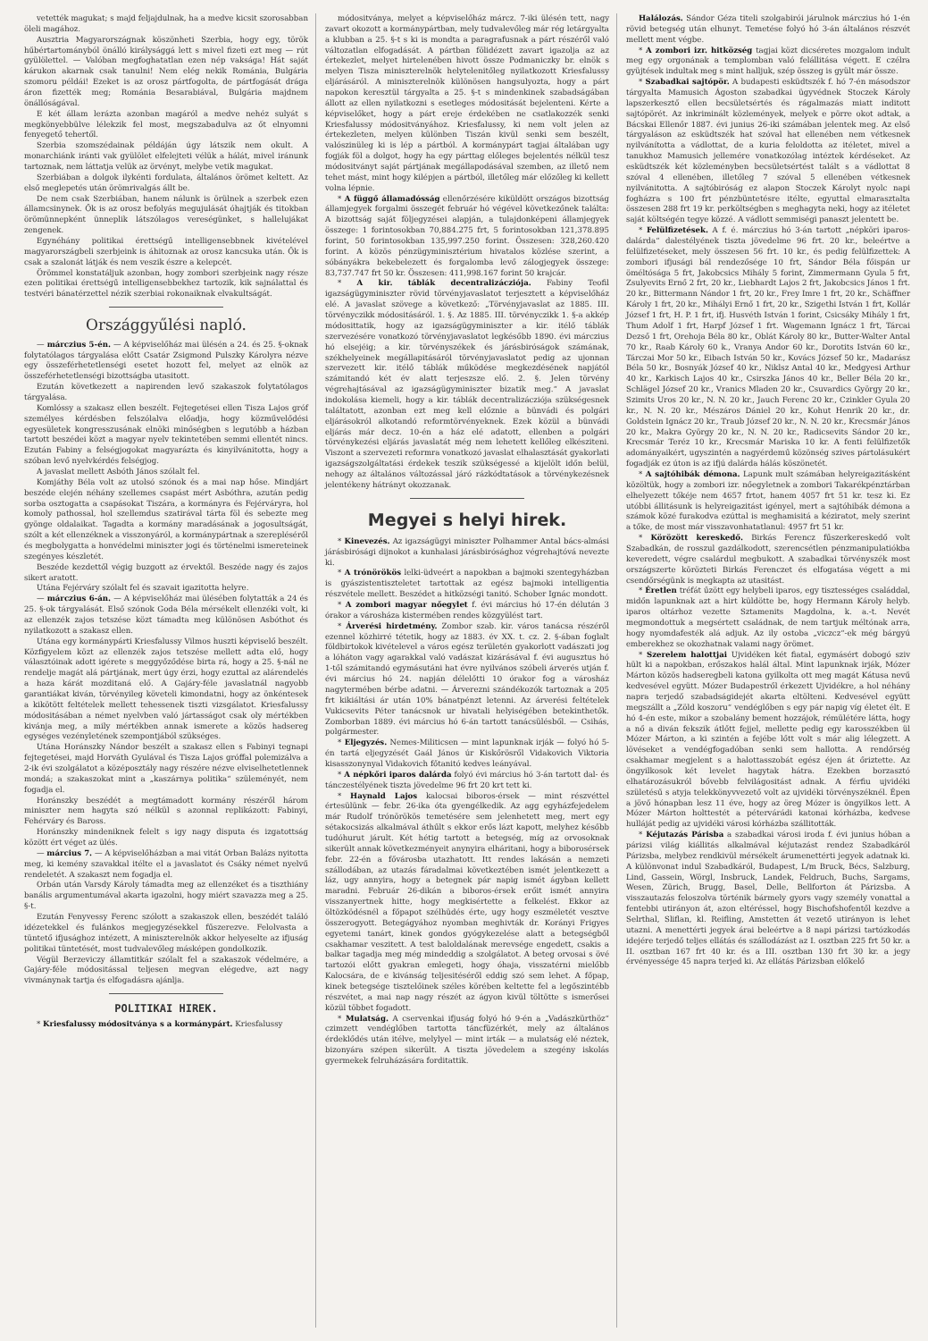vetették magukat; s majd feljajdulnak, ha a medve kicsit szorosabban öleli magához.
Ausztria Magyarországnak köszönheti Szerbia, hogy egy, török hűbértartományból önálló királysággá lett s mivel fizeti ezt meg — rút gyülölettel. — Valóban megfoghatatlan ezen nép vaksága! Hát saját kárukon akarnak csak tanulni! Nem elég nekik Románia, Bulgária szomoru példái! Ezeket is az orosz pártfogolta, de pártfogását drága áron fizették meg; Románia Besarabiával, Bulgária majdnem önállóságával.
E két állam lerázta azonban magáról a medve nehéz sulyát s megkönyebbülve lélekzik fel most, megszabadulva az őt elnyomni fenyegető tehertől.
Szerbia szomszédainak példáján úgy látszik nem okult. A monarchiánk iránti vak gyülölet elfelejteti vélük a hálát, mivel iránunk tartoznak, nem láttatja velük az örvényt, melybe vetik magukat.
Szerbiában a dolgok ilykénti fordulata, általános örömet keltett. Az első meglepetés után örömrivalgás állt be.
De nem csak Szerbiában, hanem nálunk is örülnek a szerbek ezen államcsinynek. Ők is az orosz befolyás megujulását óhajtják és titokban örömünnepként ünneplik látszólagos vereségünket, s hallelujákat zengenek.
Egynéhány politikai érettségű intelligensebbnek kivételével magyarországbeli szerbjeink is áhitoznak az orosz kancsuka után. Ők is csak a szalonát látják és nem veszik észre a kelepcét.
Örömmel konstatáljuk azonban, hogy zombori szerbjeink nagy része ezen politikai érettségű intelligensebbekhez tartozik, kik sajnálattal és testvéri bánatérzettel nézik szerbiai rokonaiknak elvakultságát.
Országgyűlési napló.
— márczius 5-én. — A képviselőház mai ülésén a 24. és 25. §-oknak folytatólagos tárgyalása előtt Csatár Zsigmond Pulszky Károlyra nézve egy összeférhetetlenségi esetet hozott fel, melyet az elnök az összeférhetetlenségi bizottságba utasitott.
Ezután következett a napirenden levő szakaszok folytatólagos tárgyalása.
Komlóssy a szakasz ellen beszélt. Fejtegetései ellen Tisza Lajos gróf személyes kérdésben felszólalva előadja, hogy közművelődési egyesületek kongresszusának elnöki minőségben s legutóbb a házban tartott beszédei közt a magyar nyelv tekintetében semmi ellentét nincs. Ezután Fabiny a felségjogokat magyarázta és kinyilvánitotta, hogy a szóban levő nyelvkérdés felségjog.
A javaslat mellett Asbóth János szólalt fel.
Komjáthy Béla volt az utolsó szónok és a mai nap hőse. Mindjárt beszéde elején néhány szellemes csapást mért Asbóthra, azután pedig sorba osztogatta a csapásokat Tiszára, a kormányra és Fejérváryra, hol komoly pathossal, hol szellemdus szatirával tárta föl és sebezte meg gyönge oldalaikat. Tagadta a kormány maradásának a jogosultságát, szólt a két ellenzéknek a visszonyáról, a kormánypártnak a szerepléséről és megbolygatta a honvédelmi miniszter jogi és történelmi ismereteinek szegényes készletét.
Beszéde kezdettől végig buzgott az érvektől. Beszéde nagy és zajos sikert aratott.
Utána Fejérváry szólalt fel és szavait igazitotta helyre.
— márczius 6-án. — A képviselőház mai ülésében folytatták a 24 és 25. §-ok tárgyalását. Első szónok Goda Béla mérsékelt ellenzéki volt, ki az ellenzék zajos tetszése közt támadta meg különösen Asbóthot és nyilatkozott a szakasz ellen.
Utána egy kormánypárti Kriesfalussy Vilmos huszti képviselő beszélt. Közfigyelem közt az ellenzék zajos tetszése mellett adta elő, hogy választóinak adott igérete s meggyőződése birta rá, hogy a 25. §-nál ne rendelje magát alá pártjának, mert úgy érzi, hogy ezuttal az alárendelés a haza kárát mozditaná elő. A Gajáry-féle javaslatnál nagyobb garantiákat kiván, törvényileg követeli kimondatni, hogy az önkéntesek a kikötött feltételek mellett tehessenek tiszti vizsgálatot. Kriesfalussy módositásában a német nyelvben való jártasságot csak oly mértékben kivánja meg, a mily mértékben annak ismerete a közös hadsereg egységes vezényletének szempontjából szükséges.
Utána Horánszky Nándor beszélt a szakasz ellen s Fabinyi tegnapi fejtegetései, majd Horváth Gyulával és Tisza Lajos gróffal polemizálva a 2-ik évi szolgálatot a középosztály nagy részére nézve elviselhetetlennek mondá; a szakaszokat mint a „kaszárnya politika“ szüleményét, nem fogadja el.
Horánszky beszédét a megtámadott kormány részéről három miniszter nem hagyta szó nélkül s azonnal replikázott: Fabinyi, Fehérváry és Baross.
Horánszky mindeniknek felelt s igy nagy disputa és izgatottság között ért véget az ülés.
— március 7. — A képviselőházban a mai vitát Orban Balázs nyitotta meg, ki kemény szavakkal itélte el a javaslatot és Csáky német nyelvű rendeletét. A szakaszt nem fogadja el.
Orbán után Varsdy Károly támadta meg az ellenzéket és a tiszthiány banális argumentumával akarta igazolni, hogy miért szavazza meg a 25. §-t.
Ezután Fenyvessy Ferenc szólott a szakaszok ellen, beszédét találó idézetekkel és fulánkos megjegyzésekkel fűszerezve. Felolvasta a tüntető ifjusághoz intézett, A miniszterelnök akkor helyeselte az ifjuság politikai tüntetését, most tudvalevőleg másképen gondolkozik.
Végül Berzeviczy államtitkár szólalt fel a szakaszok védelmére, a Gajáry-féle módositással teljesen megvan elégedve, azt nagy vivmánynak tartja és elfogadásra ajánlja.
POLITIKAI HIREK.
* Kriesfalussy módositványa s a kormánypárt. Kriesfalussy
módositványa, melyet a képviselőház márcz. 7-iki ülésén tett, nagy zavart okozott a kormánypártban, mely tudvalevőleg már rég letárgyalta a klubban a 25. §-t s ki is mondta a paragrafusnak a párt részéről való változatlan elfogadását. A pártban fölidézett zavart igazolja az az értekezlet, melyet hirtelenében hivott össze Podmaniczky br. elnök s melyen Tisza miniszterelnök helytelenitőleg nyilatkozott Kriesfalussy eljárásáról. A miniszterelnök különösen hangsulyozta, hogy a párt napokon keresztül tárgyalta a 25. §-t s mindenkinek szabadságában állott az ellen nyilatkozni s esetleges módositását bejelenteni. Kérte a képviselőket, hogy a párt ereje érdekében ne csatlakozzék senki Kriesfalussy módositványához. Kriesfalussy, ki nem volt jelen az értekezleten, melyen különben Tiszán kivül senki sem beszélt, valószinüleg ki is lép a pártból. A kormánypárt tagjai általában ugy fogják föl a dolgot, hogy ha egy párttag előleges bejelentés nélkül tesz módositványt saját pártjának megállapodásával szemben, az illető nem tehet mást, mint hogy kilépjen a pártból, illetőleg már előzőleg ki kellett volna lépnie.
* A függő államadósság ellenőrzésére kiküldött országos bizottság államjegyek forgalmi összegét február hó végével következőnek találta: A bizottság saját följegyzései alapján, a tulajdonképeni államjegyek összege: 1 forintosokban 70,884.275 frt, 5 forintosokban 121,378.895 forint, 50 forintosokban 135,997.250 forint. Összesen: 328,260.420 forint. A közös pénzügyminisztérium hivatalos közlése szerint, a sóbányákra bekebelezett és forgalomba levő zálogjegyek összege: 83,737.747 frt 50 kr. Összesen: 411,998.167 forint 50 krajcár.
* A kir. táblák decentralizácziója. Fabiny Teofil igazságügyminiszter rövid törvényjavaslatot terjesztett a képviselőház elé. A javaslat szövege a következő: „Törvényjavaslat az 1885. III. törvényczikk módositásáról. 1. §. Az 1885. III. törvényczikk 1. §-a akkép módosittatik, hogy az igazságügyminiszter a kir. itélő táblák szervezésére vonatkozó törvényjavaslatot legkésőbb 1890. évi márczius hó elsejéig; a kir. törvényszékek és járásbiróságok számának, székhelyeinek megállapitásáról törvényjavaslatot pedig az ujonnan szervezett kir. itélő táblák működése megkezdésének napjától számitandó két év alatt terjeszsze elő. 2. §. Jelen törvény végrehajtásával az igazságügyminiszter bizatik meg.“ A javaslat indokolása kiemeli, hogy a kir. táblák decentralizácziója szükségesnek találtatott, azonban ezt meg kell előznie a bünvádi és polgári eljárásokról alkotandó reformtörvényeknek. Ezek közül a bünvádi eljárás már decz. 10-én a ház elé adatott, ellenben a polgári törvénykezési eljárás javaslatát még nem lehetett kellőleg elkésziteni. Viszont a szervezeti reformra vonatkozó javaslat elhalasztását gyakorlati igazságszolgáltatási érdekek teszik szükségessé a kijelölt időn belül, nehogy az általános változással járó rázkódtatások a törvénykezésnek jelentékeny hátrányt okozzanak.
Megyei s helyi hirek.
* Kinevezés. Az igazságügyi miniszter Polhammer Antal bács-almási járásbirósági dijnokot a kunhalasi járásbirósághoz végrehajtóvá nevezte ki.
* A trónörökös lelki-üdveért a napokban a bajmoki szentegyházban is gyászistentiszteletet tartottak az egész bajmoki intelligentia részvétele mellett. Beszédet a hitközségi tanitó. Schober Ignác mondott.
* A zombori magyar nőegylet f. évi március hó 17-én délután 3 órakor a városháza kistermében rendes közgyülést tart.
* Árverési hirdetmény. Zombor szab. kir. város tanácsa részéről ezennel közhirré tétetik, hogy az 1883. év XX. t. cz. 2. §-ában foglalt földbirtokok kivételevel a város egész területén gyakorlott vadászati jog a lóháton vagy agarakkal való vadászat kizárásával f. évi augusztus hó 1-től számitandó egymásutáni hat évre nyilvános szóbeli árverés utján f. évi március hó 24. napján délelőtti 10 órakor fog a városház nagytermében bérbe adatni. — Árverezni szándékozók tartoznak a 205 frt kikiáltási ár után 10% bánatpénzt letenni. Az árverési feltételek Vukicsevits Péter tanácsnok ur hivatali helyiségében betekinthetők. Zomborban 1889. évi március hó 6-án tartott tanácsülésből. — Csihás, polgármester.
* Eljegyzés. Nemes-Militicsen — mint lapunknak irják — folyó hó 5-én tartá eljegyzését Gaál János úr Kiskőrösről Vidakovich Viktoria kisasszonynyal Vidakovich főtanitó kedves leányával.
* A népkőri iparos dalárda folyó évi március hó 3-án tartott dal- és tánczestélyének tiszta jövedelme 96 frt 20 krt tett ki.
* Haynald Lajos kalocsai biboros-érsek — mint részvéttel értesülünk — febr. 26-ika óta gyengélkedik. Az agg egyházfejedelem már Rudolf trónörökös temetésére sem jelenhetett meg, mert egy sétakocsizás alkalmával áthűlt s ekkor erős lázt kapott, melyhez később tudóhurut járult. Két hétig tartott a betegség, míg az orvosoknak sikerült annak következményeit anynyira elháritani, hogy a biborosérsek febr. 22-én a fővárosba utazhatott. Itt rendes lakásán a nemzeti szállodában, az utazás fáradalmai következtében ismét jelentkezett a láz, ugy annyira, hogy a betegnek pár napig ismét ágyban kellett maradni. Február 26-dikán a biboros-érsek erőit ismét annyira visszanyertnek hitte, hogy megkisértette a felkelést. Ekkor az öltözködésnél a főpapot szélhüdés érte, ugy hogy eszméletét vesztve összerogyott. Betegágyához nyomban meghivták dr. Korányi Frigyes egyetemi tanárt, kinek gondos gyógykezelése alatt a betegségből csakhamar veszitett. A test baloldalának merevsége engedett, csakis a balkar tagadja meg még mindeddig a szolgálatot. A beteg orvosai s övé tartozói előtt gyakran emlegeti, hogy óhaja, visszatérni mielőbb Kalocsára, de e kivánság teljesitéséről eddig szó sem lehet. A főpap, kinek betegsége tisztelőinek széles körében keltette fel a legőszintébb részvétet, a mai nap nagy részét az ágyon kivül töltötte s ismerősei közül többet fogadott.
* Mulatság. A cservenkai ifjuság folyó hó 9-én a „Vadászkürthöz“ czimzett vendéglőben tartotta táncfüzérkét, mely az általános érdeklődés után itélve, melylyel — mint irták — a mulatság elé néztek, bizonyára szépen sikerült. A tiszta jövedelem a szegény iskolás gyermekek felruházására forditattik.
Halálozás. Sándor Géza titeli szolgabirói járulnok márczius hó 1-én rövid betegség után elhunyt. Temetése folyó hó 3-án általános részvét mellett ment végbe.
* A zombori izr. hitközség tagjai közt dicséretes mozgalom indult meg egy orgonának a templomban való felállitása végett. E czélra gyüjtések indultak meg s mint halljuk, szép összeg is gyült már össze.
* Szabadkai sajtópör. A budapesti esküdtszék f. hó 7-én másodszor tárgyalta Mamusich Ágoston szabadkai ügyvédnek Stoczek Károly lapszerkesztő ellen becsületsértés és rágalmazás miatt inditott sajtópörét. Az inkriminált közlemények, melyek e pörre okot adtak, a Bácskai Ellenőr 1887. évi junius 26-iki számában jelentek meg. Az első tárgyaláson az esküdtszék hat szóval hat ellenében nem vétkesnek nyilvánította a vádlottat, de a kuria feloldotta az itéletet, mivel a tanukhoz Mamusich jellemére vonatkozólag intéztek kérdéseket. Az esküdtszék két közleményben becsületsértést talált s a vádlottat 8 szóval 4 ellenében, illetőleg 7 szóval 5 ellenében vétkesnek nyilvánitotta. A sajtóbiróság ez alapon Stoczek Károlyt nyolc napi fogházra s 100 frt pénzbüntetésre itélte, egyuttal elmarasztalta összesen 288 frt 19 kr. perköltségben s meghagyta neki, hogy az itéletet saját költségén tegye közzé. A vádlott semmiségi panaszt jelentett be.
* Felülfizetések. A f. é. márczius hó 3-án tartott „népköri iparos-dalárda“ dalestélyének tiszta jövedelme 96 frt. 20 kr., beleértve a felülfizetéseket, mely összesen 56 frt. 10 kr., és pedig felülfizettek: A zombori ifjusági bál rendezősége 10 frt, Sándor Béla főispán ur öméltósága 5 frt, Jakobcsics Mihály 5 forint, Zimmermann Gyula 5 frt, Zsulyevits Ernő 2 frt, 20 kr., Liebhardt Lajos 2 frt, Jakobcsics János 1 frt. 20 kr., Bittermann Nándor 1 frt, 20 kr., Frey Imre 1 frt, 20 kr., Schäffner Károly 1 frt, 20 kr., Mihályi Ernő 1 frt, 20 kr., Szigethi István 1 frt, Kollár József 1 frt, H. P. 1 frt, ifj. Husvéth István 1 forint, Csicsáky Mihály 1 frt, Thum Adolf 1 frt, Harpf József 1 frt. Wagemann Ignácz 1 frt, Tárcai Dezső 1 frt, Orehoja Béla 80 kr., Oblát Károly 80 kr., Butter-Walter Antal 70 kr., Raab Károly 60 k., Vranya Andor 60 kr., Dorotits István 60 kr., Tárczai Mor 50 kr., Eibach István 50 kr., Kovács József 50 kr., Madarász Béla 50 kr., Bosnyák József 40 kr., Niklsz Antal 40 kr., Medgyesi Arthur 40 kr., Karkisch Lajos 40 kr., Csirszka János 40 kr., Beller Béla 20 kr., Schlägel József 20 kr., Vranics Mladen 20 kr., Csuvardics György 20 kr., Szimits Uros 20 kr., N. N. 20 kr., Jauch Ferenc 20 kr., Czinkler Gyula 20 kr., N. N. 20 kr., Mészáros Dániel 20 kr., Kohut Henrik 20 kr., dr. Goldstein Ignácz 20 kr., Traub József 20 kr., N. N. 20 kr., Krecsmár János 20 kr., Makra György 20 kr., N. N. 20 kr., Radicsevits Sándor 20 kr., Krecsmár Teréz 10 kr., Krecsmár Mariska 10 kr. A fenti felülfizetők adományaikért, ugyszintén a nagyérdemű közönség szives pártolásukért fogadják ez úton is az ifjú dalárda hálás köszönetét.
* A sajtóhibák démona. Lapunk mult számában helyreigazitásként közöltük, hogy a zombori izr. nőegyletnek a zombori Takarékpénztárban elhelyezett tőkéje nem 4657 frtot, hanem 4057 frt 51 kr. tesz ki. Ez utóbbi állitásunk is helyreigazitást igényel, mert a sajtóhibák démona a számok közé furakodva ezúttal is meghamisitá a kéziratot, mely szerint a tőke, de most már visszavonhatatlanul: 4957 frt 51 kr.
* Körözött kereskedő. Birkás Ferencz fűszerkereskedő volt Szabadkán, de rosszul gazdálkodott, szerencsétlen pénzmanipulatiókba keveredett, végre csalárdul megbukott. A szabadkai törvényszék most országszerte körözteti Birkás Ferenczet és elfogatása végett a mi csendőrségünk is megkapta az utasitást.
* Éretlen tréfát űzött egy helybeli iparos, egy tisztességes családdal, midőn lapunknak azt a hirt küldötte be, hogy Hermann Károly helyb. iparos oltárhoz vezette Sztamenits Magdolna, k. a.-t. Nevét megmondottuk a megsértett családnak, de nem tartjuk méltónak arra, hogy nyomdafesték alá adjuk. Az ily ostoba „viczcz“-ek még bárgyú emberekhez se okozhatnak valami nagy örömet.
* Szerelem halottjai Ujvidéken két fiatal, egymásért dobogó sziv hült ki a napokban, erőszakos halál által. Mint lapunknak irják, Mózer Márton közös hadseregbeli katona gyilkolta ott meg magát Kátusa nevű kedvesével együtt. Mózer Budapestről érkezett Ujvidékre, a hol néhány napra terjedő szabadságidejét akarta eltölteni. Kedvesével együtt megszállt a „Zöld koszoru“ vendéglőben s egy pár napig víg életet élt. E hó 4-én este, mikor a szobalány bement hozzájok, rémülétére látta, hogy a nő a diván fekszik átlőtt fejjel, mellette pedig egy karosszékben ül Mózer Márton, a ki szintén a fejébe lőtt volt s már alig lélegzett. A lövéseket a vendégfogadóban senki sem hallotta. A rendőrség csakhamar megjelent s a halottasszobát egész éjen át őriztette. Az öngyilkosok két levelet hagytak hátra. Ezekben borzasztó elhatározásukról bővebb felvilágositást adnak. A férfiu ujvidéki születésű s atyja telekkönyvvezető volt az ujvidéki törvényszéknél. Épen a jövő hónapban lesz 11 éve, hogy az öreg Mózer is öngyilkos lett. A Mózer Márton holttestét a pétervárádi katonai kórházba, kedvese hulláját pedig az ujvidéki városi kórházba szállitották.
* Kéjutazás Párisba a szabadkai városi iroda f. évi junius hóban a párizsi világ kiállitás alkalmával kéjutazást rendez Szabadkáról Párizsba, melybez rendkivül mérsékelt árumenettérti jegyek adatnak ki. A különvonat indul Szabadkáról, Budapest, L/m Bruck, Bécs, Salzburg, Lind, Gassein, Wörgl, Insbruck, Landek, Feldruch, Buchs, Sargams, Wesen, Zürich, Brugg, Basel, Delle, Bellforton át Párizsba. A visszautazás feloszolva történik bármely gyors vagy személy vonattal a fentebbi utirányon át, azon eltéréssel, hogy Bischofshofentől kezdve a Selrthal, Sliflan, kl. Reifling, Amstetten át vezető utirányon is lehet utazni. A menettérti jegyek árai beleértve a 8 napi párizsi tartózkodás idejére terjedő teljes ellátás és szállodázást az I. osztban 225 frt 50 kr. a II. osztban 167 frt 40 kr. és a III. osztban 130 frt 30 kr. a jegy érvényessége 45 napra terjed ki. Az ellátás Párizsban előkelő